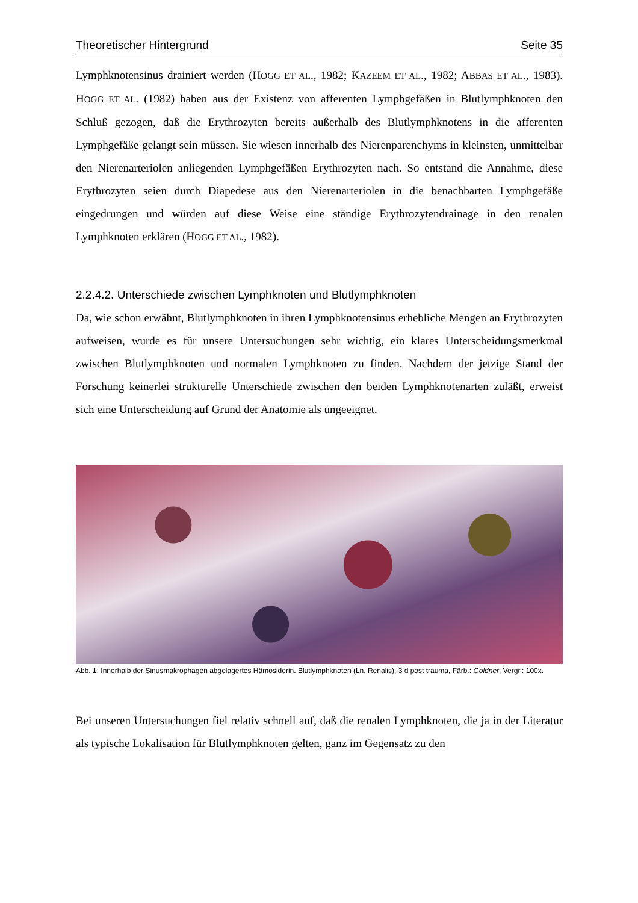Theoretischer Hintergrund Seite 35
Lymphknotensinus drainiert werden (HOGG ET AL., 1982; KAZEEM ET AL., 1982; ABBAS ET AL., 1983). HOGG ET AL. (1982) haben aus der Existenz von afferenten Lymphgefäßen in Blutlymphknoten den Schluß gezogen, daß die Erythrozyten bereits außerhalb des Blutlymphknotens in die afferenten Lymphgefäße gelangt sein müssen. Sie wiesen innerhalb des Nierenparenchyms in kleinsten, unmittelbar den Nierenarteriolen anliegenden Lymphgefäßen Erythrozyten nach. So entstand die Annahme, diese Erythrozyten seien durch Diapedese aus den Nierenarteriolen in die benachbarten Lymphgefäße eingedrungen und würden auf diese Weise eine ständige Erythrozytendrainage in den renalen Lymphknoten erklären (HOGG ET AL., 1982).
2.2.4.2. Unterschiede zwischen Lymphknoten und Blutlymphknoten
Da, wie schon erwähnt, Blutlymphknoten in ihren Lymphknotensinus erhebliche Mengen an Erythrozyten aufweisen, wurde es für unsere Untersuchungen sehr wichtig, ein klares Unterscheidungsmerkmal zwischen Blutlymphknoten und normalen Lymphknoten zu finden. Nachdem der jetzige Stand der Forschung keinerlei strukturelle Unterschiede zwischen den beiden Lymphknotenarten zuläßt, erweist sich eine Unterscheidung auf Grund der Anatomie als ungeeignet.
Abb. 1: Innerhalb der Sinusmakrophagen abgelagertes Hämosiderin. Blutlymphknoten (Ln. Renalis), 3 d post trauma, Färb.: Goldner, Vergr.: 100x.
Bei unseren Untersuchungen fiel relativ schnell auf, daß die renalen Lymphknoten, die ja in der Literatur als typische Lokalisation für Blutlymphknoten gelten, ganz im Gegensatz zu den